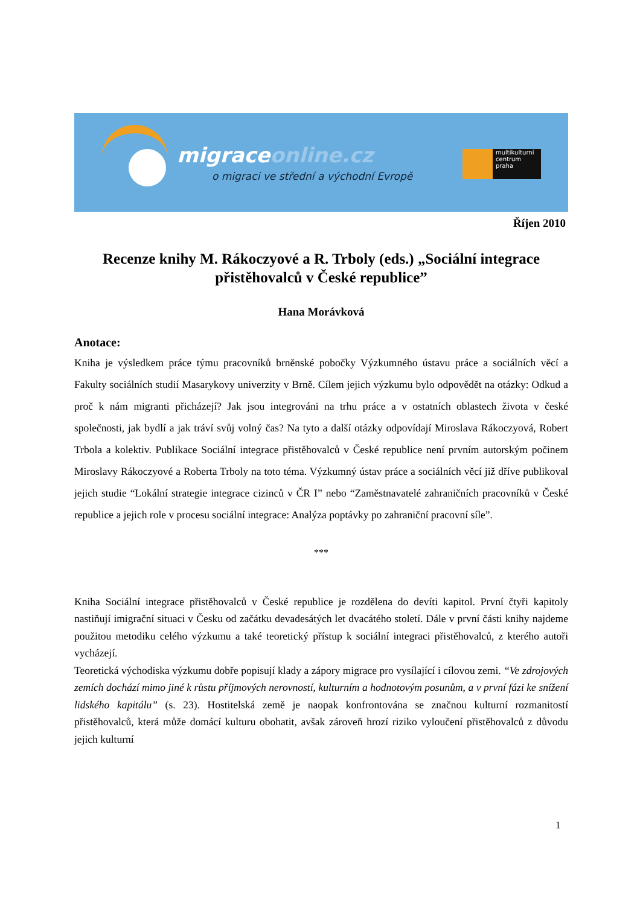migraceonline.cz
o migraci ve střední a východní Evropě
multikulturní
centrum
praha
Říjen 2010
Recenze knihy M. Rákoczyové a R. Trboly (eds.) „Sociální integrace přistěhovalců v České republice”
Hana Morávková
Anotace:
Kniha je výsledkem práce týmu pracovníků brněnské pobočky Výzkumného ústavu práce a sociálních věcí a Fakulty sociálních studií Masarykovy univerzity v Brně. Cílem jejich výzkumu bylo odpovědět na otázky: Odkud a proč k nám migranti přicházejí? Jak jsou integrováni na trhu práce a v ostatních oblastech života v české společnosti, jak bydlí a jak tráví svůj volný čas? Na tyto a další otázky odpovídají Miroslava Rákoczyová, Robert Trbola a kolektiv. Publikace Sociální integrace přistěhovalců v České republice není prvním autorským počinem Miroslavy Rákoczyové a Roberta Trboly na toto téma. Výzkumný ústav práce a sociálních věcí již dříve publikoval jejich studie “Lokální strategie integrace cizinců v ČR I” nebo “Zaměstnavatelé zahraničních pracovníků v České republice a jejich role v procesu sociální integrace: Analýza poptávky po zahraniční pracovní síle”.
***
Kniha Sociální integrace přistěhovalců v České republice je rozdělena do devíti kapitol. První čtyři kapitoly nastiňují imigrační situaci v Česku od začátku devadesátých let dvacátého století. Dále v první části knihy najdeme použitou metodiku celého výzkumu a také teoretický přístup k sociální integraci přistěhovalců, z kterého autoři vycházejí.
Teoretická východiska výzkumu dobře popisují klady a zápory migrace pro vysílající i cílovou zemi. “Ve zdrojových zemích dochází mimo jiné k růstu příjmových nerovností, kulturním a hodnotovým posunům, a v první fázi ke snížení lidského kapitálu” (s. 23). Hostitelská země je naopak konfrontována se značnou kulturní rozmanitostí přistěhovalců, která může domácí kulturu obohatit, avšak zároveň hrozí riziko vyloučení přistěhovalců z důvodu jejich kulturní
1